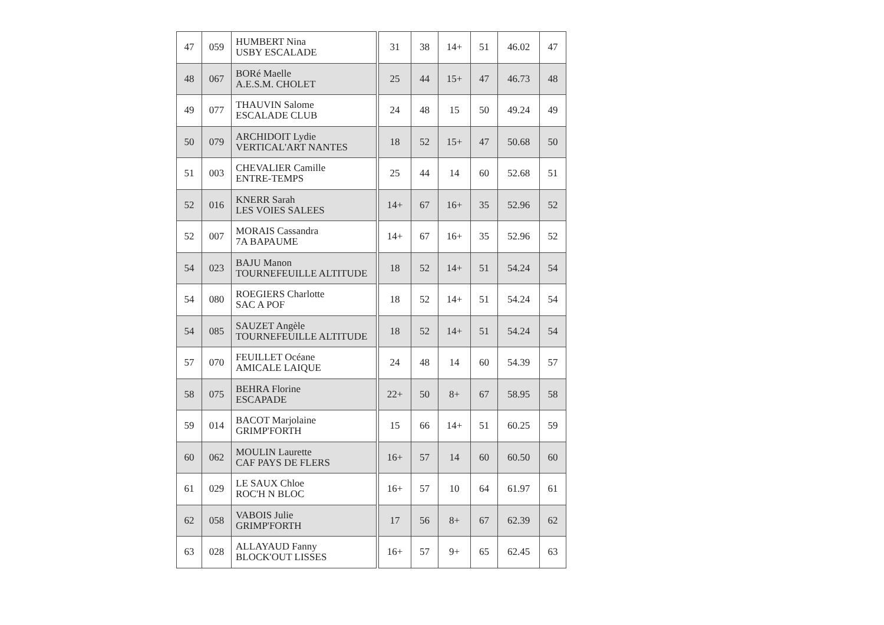| 47 | 059 | HUMBERT Nina USBY ESCALADE | | 31 | 38 | 14+ | 51 | 46.02 | 47 |
| 48 | 067 | BORé Maelle A.E.S.M. CHOLET | | 25 | 44 | 15+ | 47 | 46.73 | 48 |
| 49 | 077 | THAUVIN Salome ESCALADE CLUB | | 24 | 48 | 15 | 50 | 49.24 | 49 |
| 50 | 079 | ARCHIDOIT Lydie VERTICAL'ART NANTES | | 18 | 52 | 15+ | 47 | 50.68 | 50 |
| 51 | 003 | CHEVALIER Camille ENTRE-TEMPS | | 25 | 44 | 14 | 60 | 52.68 | 51 |
| 52 | 016 | KNERR Sarah LES VOIES SALEES | | 14+ | 67 | 16+ | 35 | 52.96 | 52 |
| 52 | 007 | MORAIS Cassandra 7A BAPAUME | | 14+ | 67 | 16+ | 35 | 52.96 | 52 |
| 54 | 023 | BAJU Manon TOURNEFEUILLE ALTITUDE | | 18 | 52 | 14+ | 51 | 54.24 | 54 |
| 54 | 080 | ROEGIERS Charlotte SAC A POF | | 18 | 52 | 14+ | 51 | 54.24 | 54 |
| 54 | 085 | SAUZET Angèle TOURNEFEUILLE ALTITUDE | | 18 | 52 | 14+ | 51 | 54.24 | 54 |
| 57 | 070 | FEUILLET Océane AMICALE LAIQUE | | 24 | 48 | 14 | 60 | 54.39 | 57 |
| 58 | 075 | BEHRA Florine ESCAPADE | | 22+ | 50 | 8+ | 67 | 58.95 | 58 |
| 59 | 014 | BACOT Marjolaine GRIMP'FORTH | | 15 | 66 | 14+ | 51 | 60.25 | 59 |
| 60 | 062 | MOULIN Laurette CAF PAYS DE FLERS | | 16+ | 57 | 14 | 60 | 60.50 | 60 |
| 61 | 029 | LE SAUX Chloe ROC'H N BLOC | | 16+ | 57 | 10 | 64 | 61.97 | 61 |
| 62 | 058 | VABOIS Julie GRIMP'FORTH | | 17 | 56 | 8+ | 67 | 62.39 | 62 |
| 63 | 028 | ALLAYAUD Fanny BLOCK'OUT LISSES | | 16+ | 57 | 9+ | 65 | 62.45 | 63 |